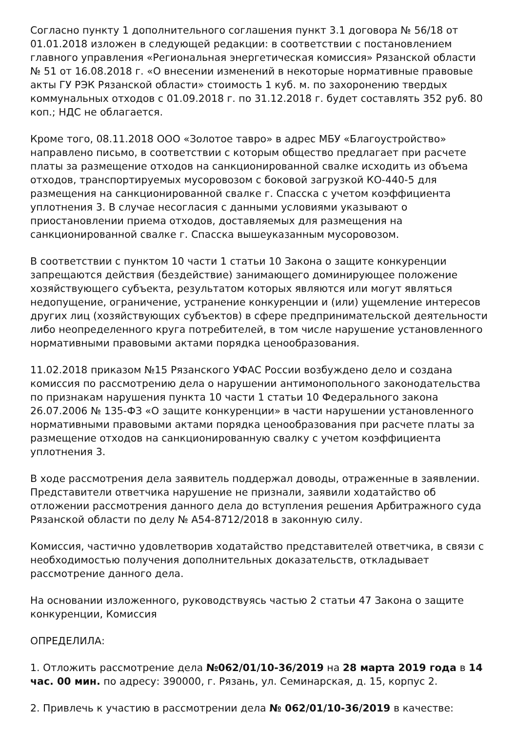Согласно пункту 1 дополнительного соглашения пункт 3.1 договора № 56/18 от 01.01.2018 изложен в следующей редакции: в соответствии с постановлением главного управления «Региональная энергетическая комиссия» Рязанской области № 51 от 16.08.2018 г. «О внесении изменений в некоторые нормативные правовые акты ГУ РЭК Рязанской области» стоимость 1 куб. м. по захоронению твердых коммунальных отходов с 01.09.2018 г. по 31.12.2018 г. будет составлять 352 руб. 80 коп.; НДС не облагается.
Кроме того, 08.11.2018 ООО «Золотое тавро» в адрес МБУ «Благоустройство» направлено письмо, в соответствии с которым общество предлагает при расчете платы за размещение отходов на санкционированной свалке исходить из объема отходов, транспортируемых мусоровозом с боковой загрузкой КО-440-5 для размещения на санкционированной свалке г. Спасска с учетом коэффициента уплотнения 3. В случае несогласия с данными условиями указывают о приостановлении приема отходов, доставляемых для размещения на санкционированной свалке г. Спасска вышеуказанным мусоровозом.
В соответствии с пунктом 10 части 1 статьи 10 Закона о защите конкуренции запрещаются действия (бездействие) занимающего доминирующее положение хозяйствующего субъекта, результатом которых являются или могут являться недопущение, ограничение, устранение конкуренции и (или) ущемление интересов других лиц (хозяйствующих субъектов) в сфере предпринимательской деятельности либо неопределенного круга потребителей, в том числе нарушение установленного нормативными правовыми актами порядка ценообразования.
11.02.2018 приказом №15 Рязанского УФАС России возбуждено дело и создана комиссия по рассмотрению дела о нарушении антимонопольного законодательства по признакам нарушения пункта 10 части 1 статьи 10 Федерального закона 26.07.2006 № 135-ФЗ «О защите конкуренции» в части нарушении установленного нормативными правовыми актами порядка ценообразования при расчете платы за размещение отходов на санкционированную свалку с учетом коэффициента уплотнения 3.
В ходе рассмотрения дела заявитель поддержал доводы, отраженные в заявлении. Представители ответчика нарушение не признали, заявили ходатайство об отложении рассмотрения данного дела до вступления решения Арбитражного суда Рязанской области по делу № А54-8712/2018 в законную силу.
Комиссия, частично удовлетворив ходатайство представителей ответчика, в связи с необходимостью получения дополнительных доказательств, откладывает рассмотрение данного дела.
На основании изложенного, руководствуясь частью 2 статьи 47 Закона о защите конкуренции, Комиссия
ОПРЕДЕЛИЛА:
1. Отложить рассмотрение дела №062/01/10-36/2019 на 28 марта 2019 года в 14 час. 00 мин. по адресу: 390000, г. Рязань, ул. Семинарская, д. 15, корпус 2.
2. Привлечь к участию в рассмотрении дела № 062/01/10-36/2019 в качестве: